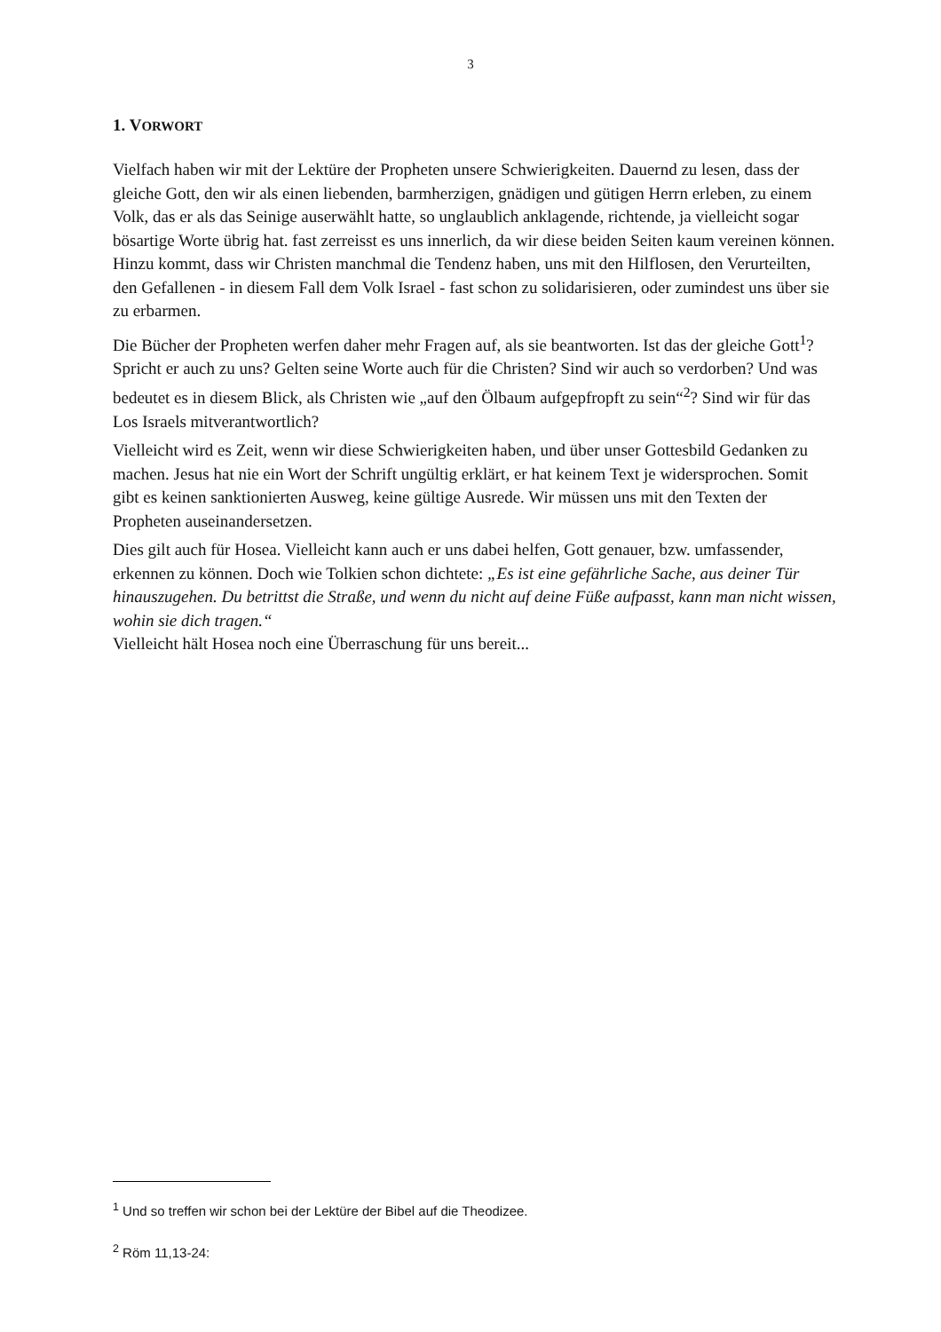3
1. VORWORT
Vielfach haben wir mit der Lektüre der Propheten unsere Schwierigkeiten. Dauernd zu lesen, dass der gleiche Gott, den wir als einen liebenden, barmherzigen, gnädigen und gütigen Herrn erleben, zu einem Volk, das er als das Seinige auserwählt hatte, so unglaublich anklagende, richtende, ja vielleicht sogar bösartige Worte übrig hat. fast zerreisst es uns innerlich, da wir diese beiden Seiten kaum vereinen können. Hinzu kommt, dass wir Christen manchmal die Tendenz haben, uns mit den Hilflosen, den Verurteilten, den Gefallenen - in diesem Fall dem Volk Israel - fast schon zu solidarisieren, oder zumindest uns über sie zu erbarmen.
Die Bücher der Propheten werfen daher mehr Fragen auf, als sie beantworten. Ist das der gleiche Gott<sup>1</sup>? Spricht er auch zu uns? Gelten seine Worte auch für die Christen? Sind wir auch so verdorben? Und was bedeutet es in diesem Blick, als Christen wie „auf den Ölbaum aufgepfropft zu sein“<sup>2</sup>? Sind wir für das Los Israels mitverantwortlich?
Vielleicht wird es Zeit, wenn wir diese Schwierigkeiten haben, und über unser Gottesbild Gedanken zu machen. Jesus hat nie ein Wort der Schrift ungültig erklärt, er hat keinem Text je widersprochen. Somit gibt es keinen sanktionierten Ausweg, keine gültige Ausrede. Wir müssen uns mit den Texten der Propheten auseinandersetzen.
Dies gilt auch für Hosea. Vielleicht kann auch er uns dabei helfen, Gott genauer, bzw. umfassender, erkennen zu können. Doch wie Tolkien schon dichtete: „Es ist eine gefährliche Sache, aus deiner Tür hinauszugehen. Du betrittst die Straße, und wenn du nicht auf deine Füße aufpasst, kann man nicht wissen, wohin sie dich tragen.“
Vielleicht hält Hosea noch eine Überraschung für uns bereit...
<sup>1</sup> Und so treffen wir schon bei der Lektüre der Bibel auf die Theodizee.
<sup>2</sup> Röm 11,13-24: